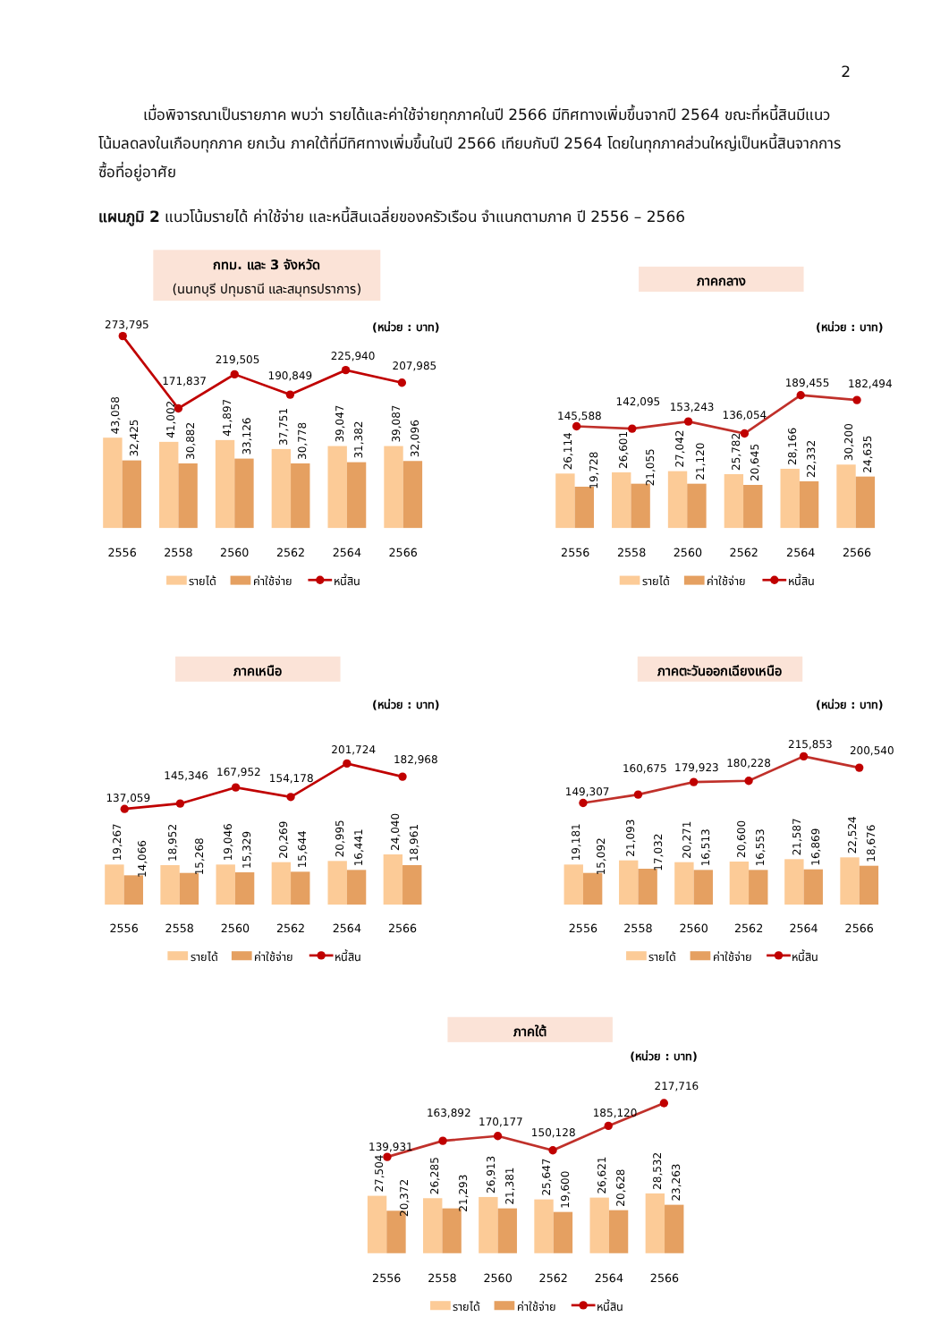2
เมื่อพิจารณาเป็นรายภาค พบว่า รายได้และค่าใช้จ่ายทุกภาคในปี 2566 มีทิศทางเพิ่มขึ้นจากปี 2564 ขณะที่หนี้สินมีแนวโน้มลดลงในเกือบทุกภาค ยกเว้น ภาคใต้ที่มีทิศทางเพิ่มขึ้นในปี 2566 เทียบกับปี 2564 โดยในทุกภาคส่วนใหญ่เป็นหนี้สินจากการซื้อที่อยู่อาศัย
แผนภูมิ 2 แนวโน้มรายได้ ค่าใช้จ่าย และหนี้สินเฉลี่ยของครัวเรือน จำแนกตามภาค ปี 2556 – 2566
กทม. และ 3 จังหวัด
(นนทบุรี ปทุมธานี และสมุทรปราการ)
(หน่วย : บาท)
43,058
32,425
41,002
30,882
41,897
33,126
37,751
30,778
39,047
31,382
39,087
32,096
273,795
171,837
219,505
190,849
225,940
207,985
2556
2558
2560
2562
2564
2566
รายได้
ค่าใช้จ่าย
หนี้สิน
ภาคกลาง
(หน่วย : บาท)
26,114
19,728
26,601
21,055
27,042
21,120
25,782
20,645
28,166
22,332
30,200
24,635
145,588
142,095
153,243
136,054
189,455
182,494
2556
2558
2560
2562
2564
2566
รายได้
ค่าใช้จ่าย
หนี้สิน
ภาคเหนือ
(หน่วย : บาท)
19,267
14,066
18,952
15,268
19,046
15,329
20,269
15,644
20,995
16,441
24,040
18,961
137,059
145,346
167,952
154,178
201,724
182,968
2556
2558
2560
2562
2564
2566
รายได้
ค่าใช้จ่าย
หนี้สิน
ภาคตะวันออกเฉียงเหนือ
(หน่วย : บาท)
19,181
15,092
21,093
17,032
20,271
16,513
20,600
16,553
21,587
16,869
22,524
18,676
149,307
160,675
179,923
180,228
215,853
200,540
2556
2558
2560
2562
2564
2566
รายได้
ค่าใช้จ่าย
หนี้สิน
ภาคใต้
(หน่วย : บาท)
27,504
20,372
26,285
21,293
26,913
21,381
25,647
19,600
26,621
20,628
28,532
23,263
139,931
163,892
170,177
150,128
185,120
217,716
2556
2558
2560
2562
2564
2566
รายได้
ค่าใช้จ่าย
หนี้สิน